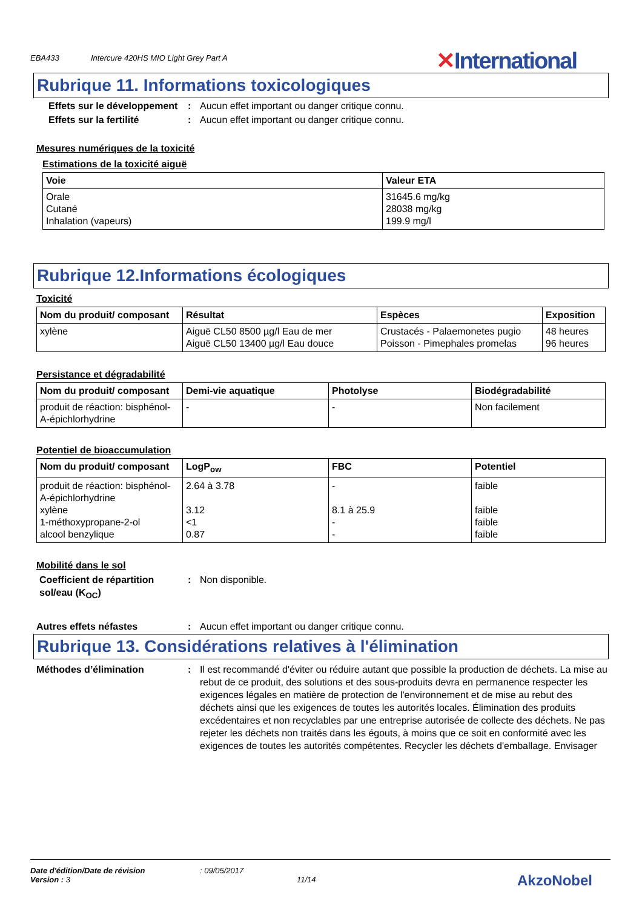EBA433 Intercure 420HS MIO Light Grey Part A ✕International
Rubrique 11. Informations toxicologiques
Effets sur le développement
: Aucun effet important ou danger critique connu.
Effets sur la fertilité : Aucun effet important ou danger critique connu.
Mesures numériques de la toxicité
Estimations de la toxicité aiguë
| Voie | Valeur ETA |
| --- | --- |
| Orale Cutané Inhalation (vapeurs) | 31645.6 mg/kg 28038 mg/kg 199.9 mg/l |
Rubrique 12.Informations écologiques
Toxicité
| Nom du produit/ composant | Résultat | Espèces | Exposition |
| --- | --- | --- | --- |
| xylène | Aiguë CL50 8500 µg/l Eau de mer Aiguë CL50 13400 µg/l Eau douce | Crustacés - Palaemonetes pugio Poisson - Pimephales promelas | 48 heures 96 heures |
Persistance et dégradabilité
| Nom du produit/ composant | Demi-vie aquatique | Photolyse | Biodégradabilité |
| --- | --- | --- | --- |
| produit de réaction: bisphénol-A-épichlorhydrine | - | - | Non facilement |
Potentiel de bioaccumulation
| Nom du produit/ composant | LogP<sub>ow</sub> | FBC | Potentiel |
| --- | --- | --- | --- |
| produit de réaction: bisphénol-A-épichlorhydrine xylène 1-méthoxypropane-2-ol alcool benzylique | 2.64 à 3.78 3.12 <1 0.87 | - 8.1 à 25.9 - - | faible faible faible faible |
Mobilité dans le sol
Coefficient de répartition sol/eau (K<sub>OC</sub>)
: Non disponible.
Autres effets néfastes : Aucun effet important ou danger critique connu.
Rubrique 13. Considérations relatives à l'élimination
Méthodes d’élimination : Il est recommandé d'éviter ou réduire autant que possible la production de déchets. La mise au rebut de ce produit, des solutions et des sous-produits devra en permanence respecter les exigences légales en matière de protection de l'environnement et de mise au rebut des déchets ainsi que les exigences de toutes les autorités locales. Élimination des produits excédentaires et non recyclables par une entreprise autorisée de collecte des déchets. Ne pas rejeter les déchets non traités dans les égouts, à moins que ce soit en conformité avec les exigences de toutes les autorités compétentes. Recycler les déchets d'emballage. Envisager
Date d'édition/Date de révision: 09/05/2017
Version : 3 11/14
AkzoNobel